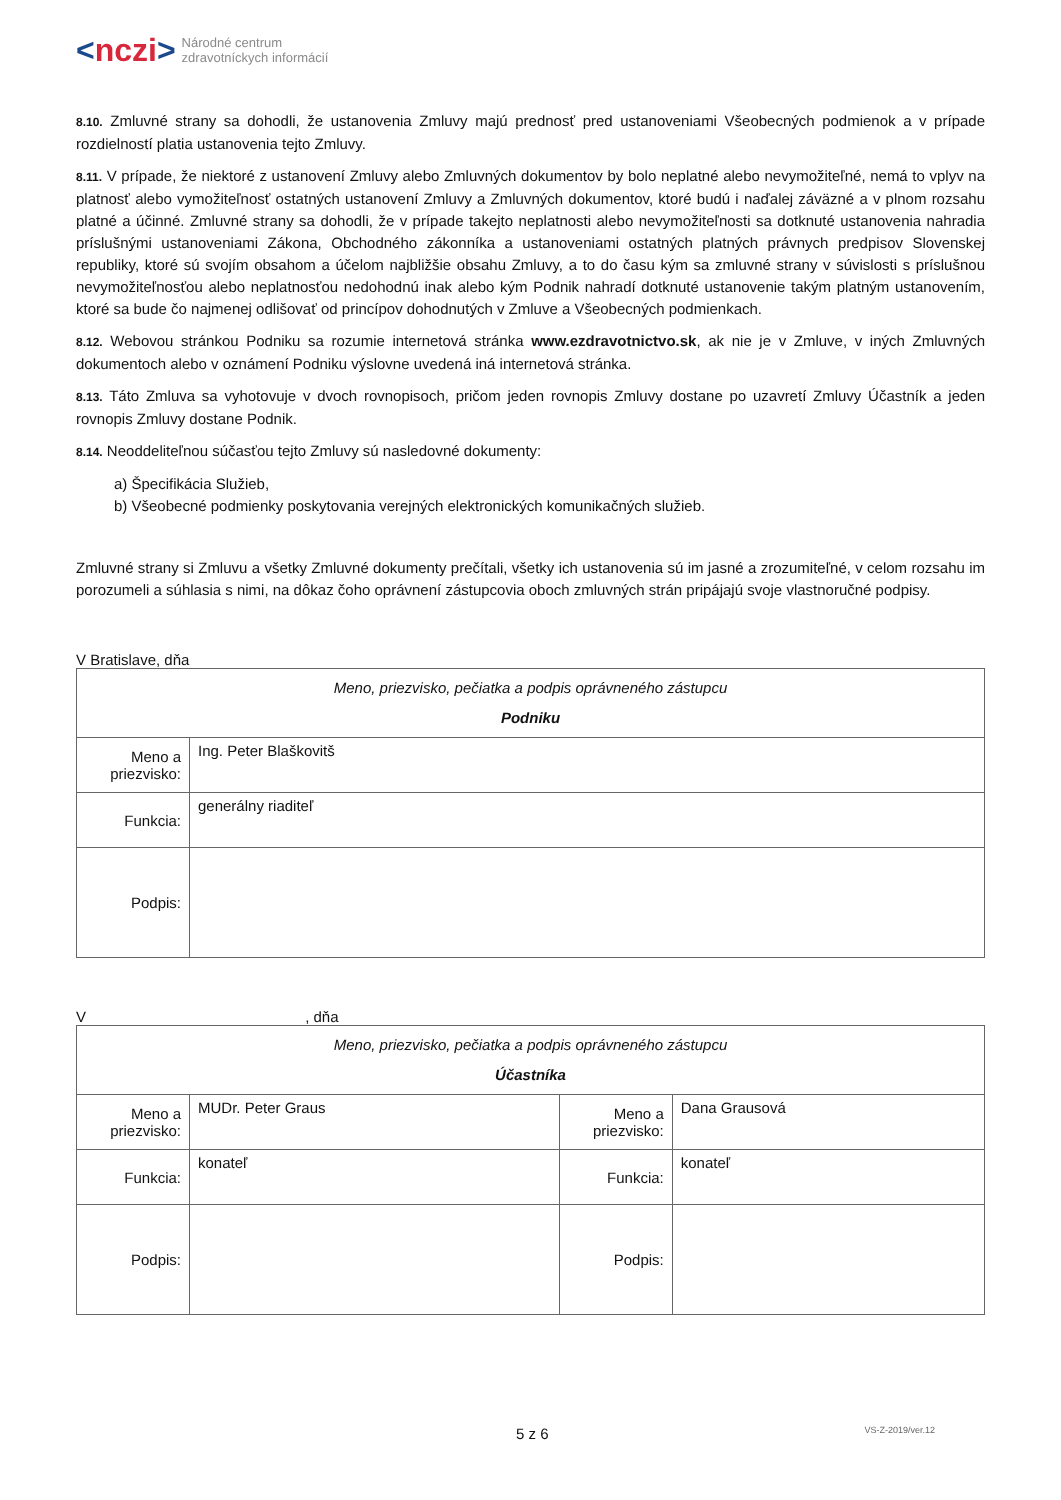< nczi > Národné centrum
zdravotníckych informácií
8.10. Zmluvné strany sa dohodli, že ustanovenia Zmluvy majú prednosť pred ustanoveniami Všeobecných podmienok a v prípade rozdielností platia ustanovenia tejto Zmluvy.
8.11. V prípade, že niektoré z ustanovení Zmluvy alebo Zmluvných dokumentov by bolo neplatné alebo nevymožiteľné, nemá to vplyv na platnosť alebo vymožiteľnosť ostatných ustanovení Zmluvy a Zmluvných dokumentov, ktoré budú i naďalej záväzné a v plnom rozsahu platné a účinné. Zmluvné strany sa dohodli, že v prípade takejto neplatnosti alebo nevymožiteľnosti sa dotknuté ustanovenia nahradia príslušnými ustanoveniami Zákona, Obchodného zákonníka a ustanoveniami ostatných platných právnych predpisov Slovenskej republiky, ktoré sú svojím obsahom a účelom najbližšie obsahu Zmluvy, a to do času kým sa zmluvné strany v súvislosti s príslušnou nevymožiteľnosťou alebo neplatnosťou nedohodnú inak alebo kým Podnik nahradí dotknuté ustanovenie takým platným ustanovením, ktoré sa bude čo najmenej odlišovať od princípov dohodnutých v Zmluve a Všeobecných podmienkach.
8.12. Webovou stránkou Podniku sa rozumie internetová stránka www.ezdravotnictvo.sk, ak nie je v Zmluve, v iných Zmluvných dokumentoch alebo v oznámení Podniku výslovne uvedená iná internetová stránka.
8.13. Táto Zmluva sa vyhotovuje v dvoch rovnopisoch, pričom jeden rovnopis Zmluvy dostane po uzavretí Zmluvy Účastník a jeden rovnopis Zmluvy dostane Podnik.
8.14. Neoddeliteľnou súčasťou tejto Zmluvy sú nasledovné dokumenty:
a) Špecifikácia Služieb,
b) Všeobecné podmienky poskytovania verejných elektronických komunikačných služieb.
Zmluvné strany si Zmluvu a všetky Zmluvné dokumenty prečítali, všetky ich ustanovenia sú im jasné a zrozumiteľné, v celom rozsahu im porozumeli a súhlasia s nimi, na dôkaz čoho oprávnení zástupcovia oboch zmluvných strán pripájajú svoje vlastnoručné podpisy.
V Bratislave, dňa
| Meno, priezvisko, pečiatka a podpis oprávneného zástupcu Podniku | |
| Meno a priezvisko: | Ing. Peter Blaškovitš |
| Funkcia: | generálny riaditeľ |
| Podpis: | |
V , dňa
| Meno, priezvisko, pečiatka a podpis oprávneného zástupcu Účastníka | | | |
| Meno a priezvisko: | MUDr. Peter Graus | Meno a priezvisko: | Dana Grausová |
| Funkcia: | konateľ | Funkcia: | konateľ |
| Podpis: | | Podpis: | |
5 z 6 VS-Z-2019/ver.12